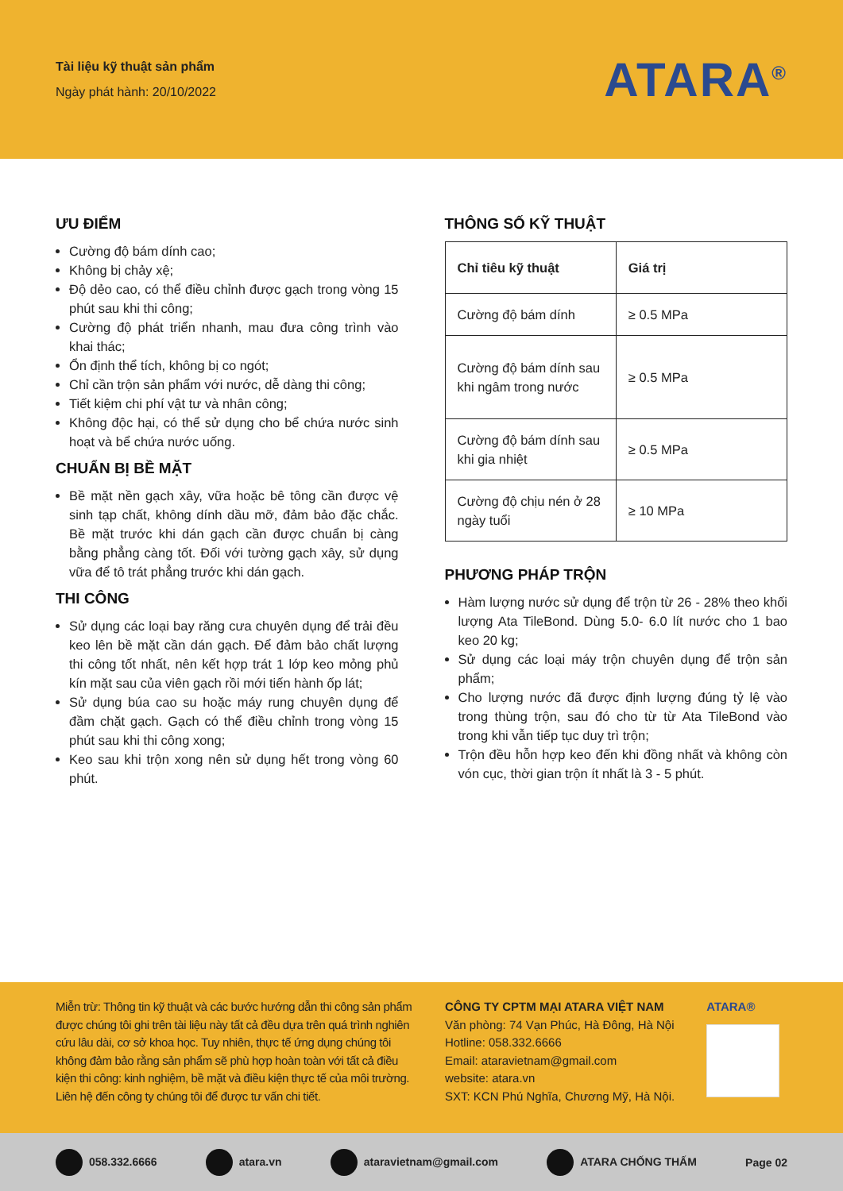Tài liệu kỹ thuật sản phẩm
Ngày phát hành: 20/10/2022
ATARA<sup>®</sup>
ƯU ĐIỂM
Cường độ bám dính cao;
Không bị chảy xệ;
Độ dẻo cao, có thể điều chỉnh được gạch trong vòng 15 phút sau khi thi công;
Cường độ phát triển nhanh, mau đưa công trình vào khai thác;
Ổn định thể tích, không bị co ngót;
Chỉ cần trộn sản phẩm với nước, dễ dàng thi công;
Tiết kiệm chi phí vật tư và nhân công;
Không độc hại, có thể sử dụng cho bể chứa nước sinh hoạt và bể chứa nước uống.
CHUẨN BỊ BỀ MẶT
Bề mặt nền gạch xây, vữa hoặc bê tông cần được vệ sinh tạp chất, không dính dầu mỡ, đảm bảo đặc chắc. Bề mặt trước khi dán gạch cần được chuẩn bị càng bằng phẳng càng tốt. Đối với tường gạch xây, sử dụng vữa để tô trát phẳng trước khi dán gạch.
THI CÔNG
Sử dụng các loại bay răng cưa chuyên dụng để trải đều keo lên bề mặt cần dán gạch. Để đảm bảo chất lượng thi công tốt nhất, nên kết hợp trát 1 lớp keo mỏng phủ kín mặt sau của viên gạch rồi mới tiến hành ốp lát;
Sử dụng búa cao su hoặc máy rung chuyên dụng để đầm chặt gạch. Gạch có thể điều chỉnh trong vòng 15 phút sau khi thi công xong;
Keo sau khi trộn xong nên sử dụng hết trong vòng 60 phút.
THÔNG SỐ KỸ THUẬT
| Chỉ tiêu kỹ thuật | Giá trị |
| --- | --- |
| Cường độ bám dính | ≥ 0.5 MPa |
| Cường độ bám dính sau khi ngâm trong nước | ≥ 0.5 MPa |
| Cường độ bám dính sau khi gia nhiệt | ≥ 0.5 MPa |
| Cường độ chịu nén ở 28 ngày tuổi | ≥ 10 MPa |
PHƯƠNG PHÁP TRỘN
Hàm lượng nước sử dụng để trộn từ 26 - 28% theo khối lượng Ata TileBond. Dùng 5.0- 6.0 lít nước cho 1 bao keo 20 kg;
Sử dụng các loại máy trộn chuyên dụng để trộn sản phẩm;
Cho lượng nước đã được định lượng đúng tỷ lệ vào trong thùng trộn, sau đó cho từ từ Ata TileBond vào trong khi vẫn tiếp tục duy trì trộn;
Trộn đều hỗn hợp keo đến khi đồng nhất và không còn vón cục, thời gian trộn ít nhất là 3 - 5 phút.
Miễn trừ: Thông tin kỹ thuật và các bước hướng dẫn thi công sản phẩm được chúng tôi ghi trên tài liệu này tất cả đều dựa trên quá trình nghiên cứu lâu dài, cơ sở khoa học. Tuy nhiên, thực tế ứng dụng chúng tôi không đảm bảo rằng sản phẩm sẽ phù hợp hoàn toàn với tất cả điều kiện thi công: kinh nghiệm, bề mặt và điều kiện thực tế của môi trường. Liên hệ đến công ty chúng tôi để được tư vấn chi tiết.
CÔNG TY CPTM MẠI ATARA VIỆT NAM
Văn phòng: 74 Vạn Phúc, Hà Đông, Hà Nội
Hotline: 058.332.6666
Email: ataravietnam@gmail.com
website: atara.vn
SXT: KCN Phú Nghĩa, Chương Mỹ, Hà Nội.
ATARA®
058.332.6666 atara.vn ataravietnam@gmail.com ATARA CHỐNG THẤM Page 02